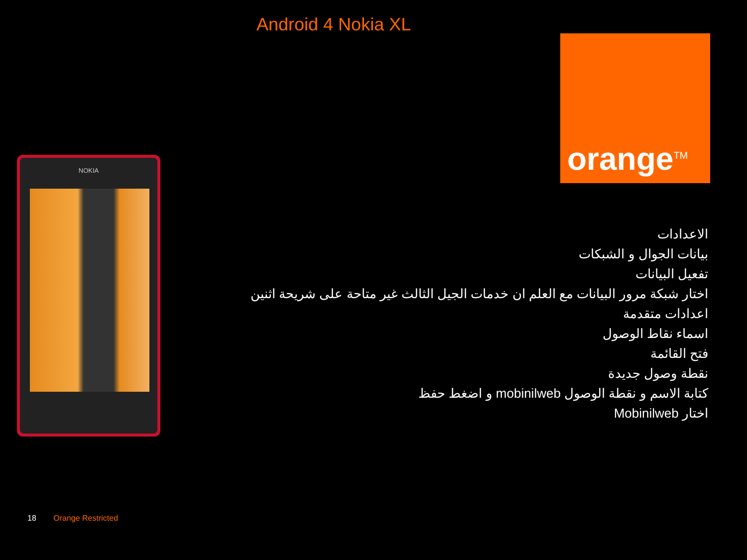Android 4 Nokia XL
orange<sup>TM</sup>
NOKIA
الاعدادات
بيانات الجوال و الشبكات
تفعيل البيانات
اختار شبكة مرور البيانات مع العلم ان خدمات الجيل الثالث غير متاحة على شريحة اثنين
اعدادات متقدمة
اسماء نقاط الوصول
فتح القائمة
نقطة وصول جديدة
كتابة الاسم و نقطة الوصول mobinilweb و اضغط حفظ
اختار Mobinilweb
18 Orange Restricted